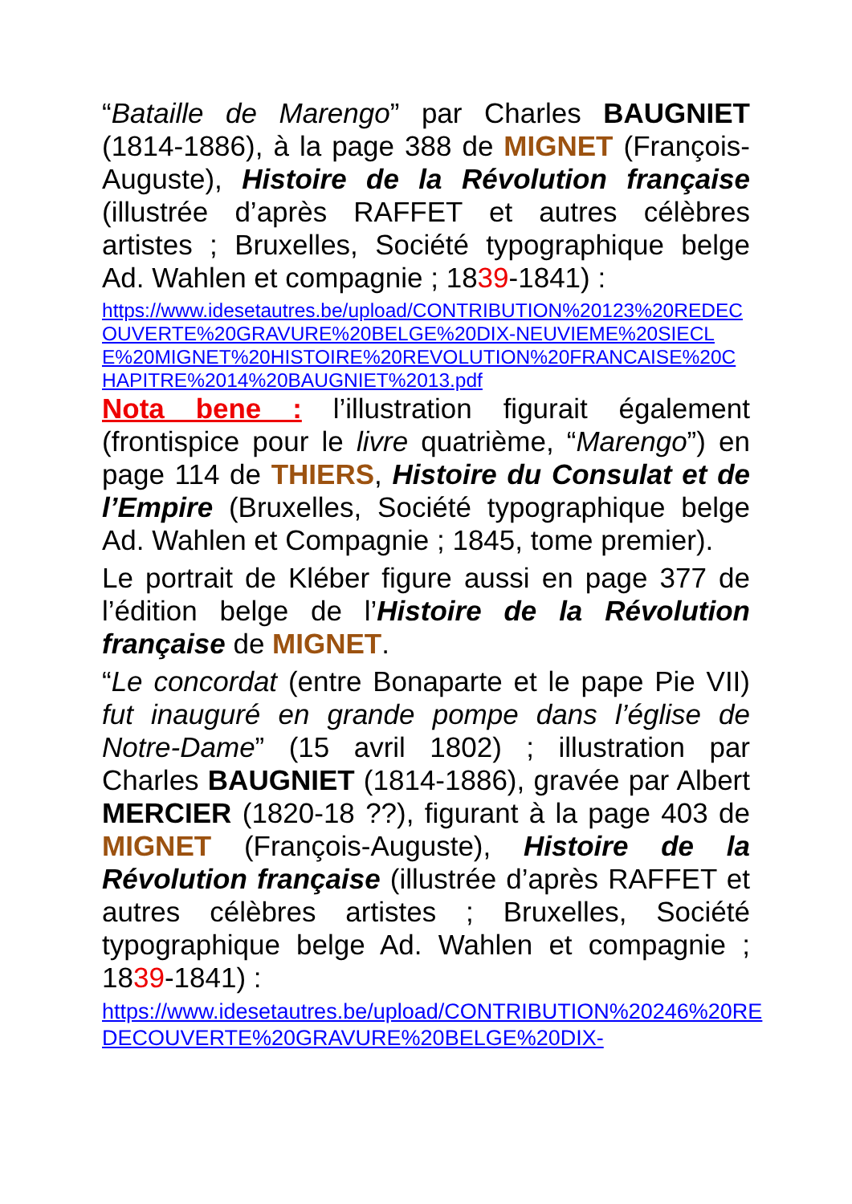“Bataille de Marengo” par Charles BAUGNIET (1814-1886), à la page 388 de MIGNET (François-Auguste), Histoire de la Révolution française (illustrée d’après RAFFET et autres célèbres artistes ; Bruxelles, Société typographique belge Ad. Wahlen et compagnie ; 1839-1841) :
https://www.idesetautres.be/upload/CONTRIBUTION%20123%20REDECOUVERTE%20GRAVURE%20BELGE%20DIX-NEUVIEME%20SIECLE%20MIGNET%20HISTOIRE%20REVOLUTION%20FRANCAISE%20CHAPITRE%2014%20BAUGNIET%2013.pdf
Nota bene : l’illustration figurait également (frontispice pour le livre quatrième, “Marengo”) en page 114 de THIERS, Histoire du Consulat et de l’Empire (Bruxelles, Société typographique belge Ad. Wahlen et Compagnie ; 1845, tome premier).
Le portrait de Kléber figure aussi en page 377 de l’édition belge de l’Histoire de la Révolution française de MIGNET.
“Le concordat (entre Bonaparte et le pape Pie VII) fut inauguré en grande pompe dans l’église de Notre-Dame” (15 avril 1802) ; illustration par Charles BAUGNIET (1814-1886), gravée par Albert MERCIER (1820-18 ??), figurant à la page 403 de MIGNET (François-Auguste), Histoire de la Révolution française (illustrée d’après RAFFET et autres célèbres artistes ; Bruxelles, Société typographique belge Ad. Wahlen et compagnie ; 1839-1841) :
https://www.idesetautres.be/upload/CONTRIBUTION%20246%20REDECOUVERTE%20GRAVURE%20BELGE%20DIX-